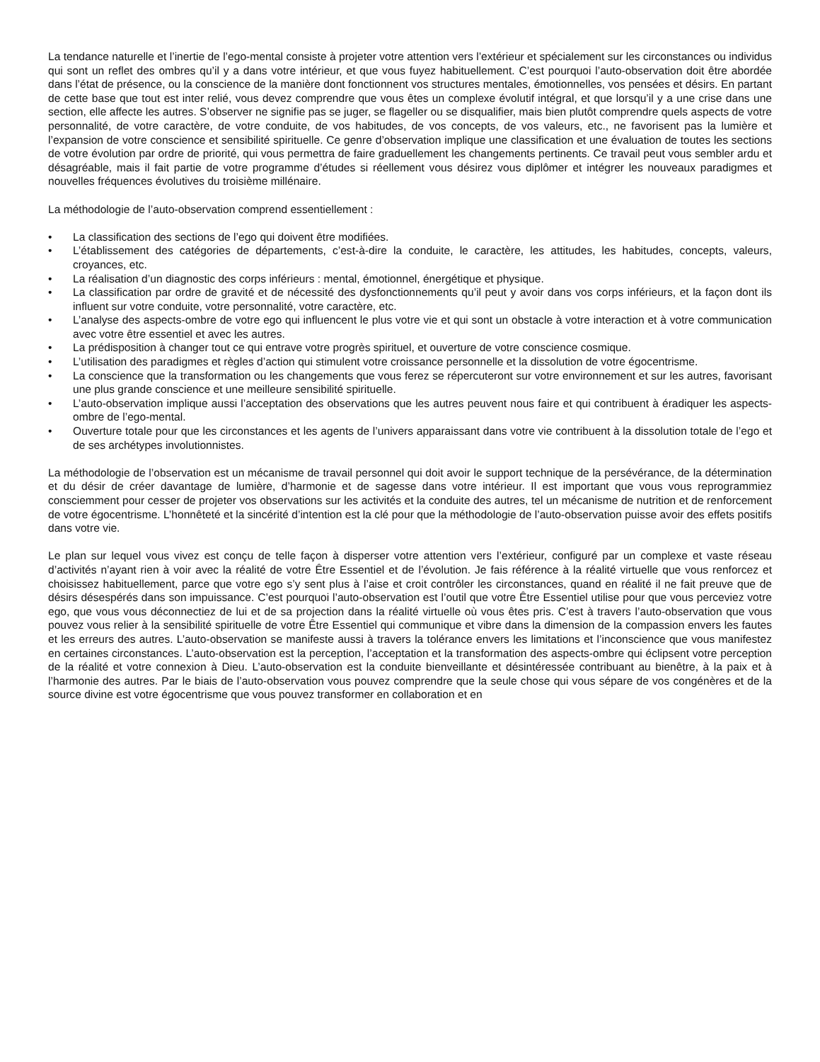La tendance naturelle et l’inertie de l’ego-mental consiste à projeter votre attention vers l’extérieur et spécialement sur les circonstances ou individus qui sont un reflet des ombres qu’il y a dans votre intérieur, et que vous fuyez habituellement. C’est pourquoi l’auto-observation doit être abordée dans l’état de présence, ou la conscience de la manière dont fonctionnent vos structures mentales, émotionnelles, vos pensées et désirs. En partant de cette base que tout est inter relié, vous devez comprendre que vous êtes un complexe évolutif intégral, et que lorsqu’il y a une crise dans une section, elle affecte les autres. S’observer ne signifie pas se juger, se flageller ou se disqualifier, mais bien plutôt comprendre quels aspects de votre personnalité, de votre caractère, de votre conduite, de vos habitudes, de vos concepts, de vos valeurs, etc., ne favorisent pas la lumière et l’expansion de votre conscience et sensibilité spirituelle. Ce genre d’observation implique une classification et une évaluation de toutes les sections de votre évolution par ordre de priorité, qui vous permettra de faire graduellement les changements pertinents. Ce travail peut vous sembler ardu et désagréable, mais il fait partie de votre programme d’études si réellement vous désirez vous diplômer et intégrer les nouveaux paradigmes et nouvelles fréquences évolutives du troisième millénaire.
La méthodologie de l’auto-observation comprend essentiellement :
• La classification des sections de l’ego qui doivent être modifiées.
• L’établissement des catégories de départements, c’est-à-dire la conduite, le caractère, les attitudes, les habitudes, concepts, valeurs, croyances, etc.
• La réalisation d’un diagnostic des corps inférieurs : mental, émotionnel, énergétique et physique.
• La classification par ordre de gravité et de nécessité des dysfonctionnements qu’il peut y avoir dans vos corps inférieurs, et la façon dont ils influent sur votre conduite, votre personnalité, votre caractère, etc.
• L’analyse des aspects-ombre de votre ego qui influencent le plus votre vie et qui sont un obstacle à votre interaction et à votre communication avec votre être essentiel et avec les autres.
• La prédisposition à changer tout ce qui entrave votre progrès spirituel, et ouverture de votre conscience cosmique.
• L’utilisation des paradigmes et règles d’action qui stimulent votre croissance personnelle et la dissolution de votre égocentrisme.
• La conscience que la transformation ou les changements que vous ferez se répercuteront sur votre environnement et sur les autres, favorisant une plus grande conscience et une meilleure sensibilité spirituelle.
• L’auto-observation implique aussi l’acceptation des observations que les autres peuvent nous faire et qui contribuent à éradiquer les aspects-ombre de l’ego-mental.
• Ouverture totale pour que les circonstances et les agents de l’univers apparaissant dans votre vie contribuent à la dissolution totale de l’ego et de ses archétypes involutionnistes.
La méthodologie de l’observation est un mécanisme de travail personnel qui doit avoir le support technique de la persévérance, de la détermination et du désir de créer davantage de lumière, d’harmonie et de sagesse dans votre intérieur. Il est important que vous vous reprogrammiez consciemment pour cesser de projeter vos observations sur les activités et la conduite des autres, tel un mécanisme de nutrition et de renforcement de votre égocentrisme. L’honnêteté et la sincérité d’intention est la clé pour que la méthodologie de l’auto-observation puisse avoir des effets positifs dans votre vie.
Le plan sur lequel vous vivez est conçu de telle façon à disperser votre attention vers l’extérieur, configuré par un complexe et vaste réseau d’activités n’ayant rien à voir avec la réalité de votre Être Essentiel et de l’évolution. Je fais référence à la réalité virtuelle que vous renforcez et choisissez habituellement, parce que votre ego s’y sent plus à l’aise et croit contrôler les circonstances, quand en réalité il ne fait preuve que de désirs désespérés dans son impuissance. C’est pourquoi l’auto-observation est l’outil que votre Être Essentiel utilise pour que vous perceviez votre ego, que vous vous déconnectiez de lui et de sa projection dans la réalité virtuelle où vous êtes pris. C’est à travers l’auto-observation que vous pouvez vous relier à la sensibilité spirituelle de votre Être Essentiel qui communique et vibre dans la dimension de la compassion envers les fautes et les erreurs des autres. L’auto-observation se manifeste aussi à travers la tolérance envers les limitations et l’inconscience que vous manifestez en certaines circonstances. L’auto-observation est la perception, l’acceptation et la transformation des aspects-ombre qui éclipsent votre perception de la réalité et votre connexion à Dieu. L’auto-observation est la conduite bienveillante et désintéressée contribuant au bienêtre, à la paix et à l’harmonie des autres. Par le biais de l’auto-observation vous pouvez comprendre que la seule chose qui vous sépare de vos congénères et de la source divine est votre égocentrisme que vous pouvez transformer en collaboration et en